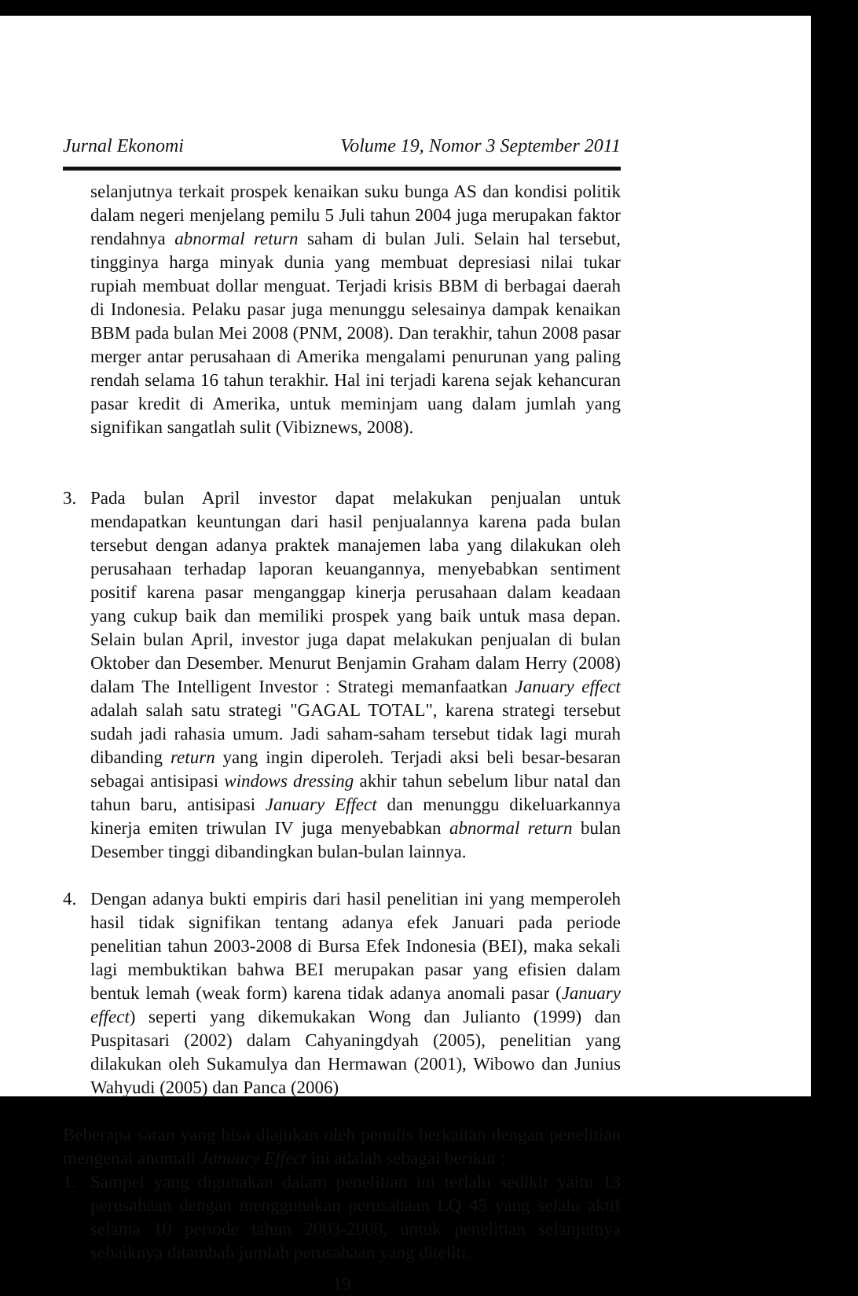Jurnal Ekonomi Volume 19, Nomor 3 September 2011
selanjutnya terkait prospek kenaikan suku bunga AS dan kondisi politik dalam negeri menjelang pemilu 5 Juli tahun 2004 juga merupakan faktor rendahnya abnormal return saham di bulan Juli. Selain hal tersebut, tingginya harga minyak dunia yang membuat depresiasi nilai tukar rupiah membuat dollar menguat. Terjadi krisis BBM di berbagai daerah di Indonesia. Pelaku pasar juga menunggu selesainya dampak kenaikan BBM pada bulan Mei 2008 (PNM, 2008). Dan terakhir, tahun 2008 pasar merger antar perusahaan di Amerika mengalami penurunan yang paling rendah selama 16 tahun terakhir. Hal ini terjadi karena sejak kehancuran pasar kredit di Amerika, untuk meminjam uang dalam jumlah yang signifikan sangatlah sulit (Vibiznews, 2008).
3. Pada bulan April investor dapat melakukan penjualan untuk mendapatkan keuntungan dari hasil penjualannya karena pada bulan tersebut dengan adanya praktek manajemen laba yang dilakukan oleh perusahaan terhadap laporan keuangannya, menyebabkan sentiment positif karena pasar menganggap kinerja perusahaan dalam keadaan yang cukup baik dan memiliki prospek yang baik untuk masa depan. Selain bulan April, investor juga dapat melakukan penjualan di bulan Oktober dan Desember. Menurut Benjamin Graham dalam Herry (2008) dalam The Intelligent Investor : Strategi memanfaatkan January effect adalah salah satu strategi "GAGAL TOTAL", karena strategi tersebut sudah jadi rahasia umum. Jadi saham-saham tersebut tidak lagi murah dibanding return yang ingin diperoleh. Terjadi aksi beli besar-besaran sebagai antisipasi windows dressing akhir tahun sebelum libur natal dan tahun baru, antisipasi January Effect dan menunggu dikeluarkannya kinerja emiten triwulan IV juga menyebabkan abnormal return bulan Desember tinggi dibandingkan bulan-bulan lainnya.
4. Dengan adanya bukti empiris dari hasil penelitian ini yang memperoleh hasil tidak signifikan tentang adanya efek Januari pada periode penelitian tahun 2003-2008 di Bursa Efek Indonesia (BEI), maka sekali lagi membuktikan bahwa BEI merupakan pasar yang efisien dalam bentuk lemah (weak form) karena tidak adanya anomali pasar (January effect) seperti yang dikemukakan Wong dan Julianto (1999) dan Puspitasari (2002) dalam Cahyaningdyah (2005), penelitian yang dilakukan oleh Sukamulya dan Hermawan (2001), Wibowo dan Junius Wahyudi (2005) dan Panca (2006)
Beberapa saran yang bisa diajukan oleh penulis berkaitan dengan penelitian mengenai anomali January Effect ini adalah sebagai berikut :
1. Sampel yang digunakan dalam penelitian ini terlalu sedikit yaitu 13 perusahaan dengan menggunakan perusahaan LQ 45 yang selalu aktif selama 10 periode tahun 2003-2008, untuk penelitian selanjutnya sebaiknya ditambah jumlah perusahaan yang diteliti.
19